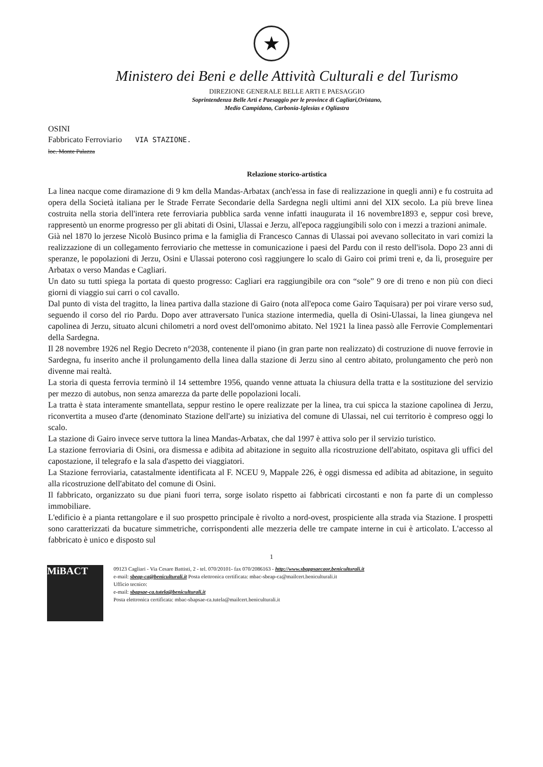★
Ministero dei Beni e delle Attività Culturali e del Turismo
DIREZIONE GENERALE BELLE ARTI E PAESAGGIO
Soprintendenza Belle Arti e Paesaggio per le province di Cagliari,Oristano,
Medio Campidano, Carbonia-Iglesias e Ogliastra
OSINI
Fabbricato Ferroviario VIA STAZIONE.
loc. Monte Palazza
Relazione storico-artistica
La linea nacque come diramazione di 9 km della Mandas-Arbatax (anch'essa in fase di realizzazione in quegli anni) e fu costruita ad opera della Società italiana per le Strade Ferrate Secondarie della Sardegna negli ultimi anni del XIX secolo. La più breve linea costruita nella storia dell'intera rete ferroviaria pubblica sarda venne infatti inaugurata il 16 novembre1893 e, seppur così breve, rappresentò un enorme progresso per gli abitati di Osini, Ulassai e Jerzu, all'epoca raggiungibili solo con i mezzi a trazioni animale.
Già nel 1870 lo jerzese Nicolò Businco prima e la famiglia di Francesco Cannas di Ulassai poi avevano sollecitato in vari comizi la realizzazione di un collegamento ferroviario che mettesse in comunicazione i paesi del Pardu con il resto dell'isola. Dopo 23 anni di speranze, le popolazioni di Jerzu, Osini e Ulassai poterono così raggiungere lo scalo di Gairo coi primi treni e, da lì, proseguire per Arbatax o verso Mandas e Cagliari.
Un dato su tutti spiega la portata di questo progresso: Cagliari era raggiungibile ora con “sole” 9 ore di treno e non più con dieci giorni di viaggio sui carri o col cavallo.
Dal punto di vista del tragitto, la linea partiva dalla stazione di Gairo (nota all'epoca come Gairo Taquisara) per poi virare verso sud, seguendo il corso del rio Pardu. Dopo aver attraversato l'unica stazione intermedia, quella di Osini-Ulassai, la linea giungeva nel capolinea di Jerzu, situato alcuni chilometri a nord ovest dell'omonimo abitato. Nel 1921 la linea passò alle Ferrovie Complementari della Sardegna.
Il 28 novembre 1926 nel Regio Decreto n°2038, contenente il piano (in gran parte non realizzato) di costruzione di nuove ferrovie in Sardegna, fu inserito anche il prolungamento della linea dalla stazione di Jerzu sino al centro abitato, prolungamento che però non divenne mai realtà.
La storia di questa ferrovia terminò il 14 settembre 1956, quando venne attuata la chiusura della tratta e la sostituzione del servizio per mezzo di autobus, non senza amarezza da parte delle popolazioni locali.
La tratta è stata interamente smantellata, seppur restino le opere realizzate per la linea, tra cui spicca la stazione capolinea di Jerzu, riconvertita a museo d'arte (denominato Stazione dell'arte) su iniziativa del comune di Ulassai, nel cui territorio è compreso oggi lo scalo.
La stazione di Gairo invece serve tuttora la linea Mandas-Arbatax, che dal 1997 è attiva solo per il servizio turistico.
La stazione ferroviaria di Osini, ora dismessa e adibita ad abitazione in seguito alla ricostruzione dell'abitato, ospitava gli uffici del capostazione, il telegrafo e la sala d'aspetto dei viaggiatori.
La Stazione ferroviaria, catastalmente identificata al F. NCEU 9, Mappale 226, è oggi dismessa ed adibita ad abitazione, in seguito alla ricostruzione dell'abitato del comune di Osini.
Il fabbricato, organizzato su due piani fuori terra, sorge isolato rispetto ai fabbricati circostanti e non fa parte di un complesso immobiliare.
L'edificio è a pianta rettangolare e il suo prospetto principale è rivolto a nord-ovest, prospiciente alla strada via Stazione. I prospetti sono caratterizzati da bucature simmetriche, corrispondenti alle mezzeria delle tre campate interne in cui è articolato. L'accesso al fabbricato è unico e disposto sul
1
MiBACT
09123 Cagliari - Via Cesare Battisti, 2 - tel. 070/20101- fax 070/2086163 - http://www.sbappsaecaor.beniculturali.it
e-mail: sbeap-ca@beniculturali.it Posta elettronica certificata: mbac-sbeap-ca@mailcert.beniculturali.it
Ufficio tecnico:
e-mail: sbapsae-ca.tutela@beniculturali.it
Posta elettronica certificata: mbac-sbapsae-ca.tutela@mailcert.beniculturali.it